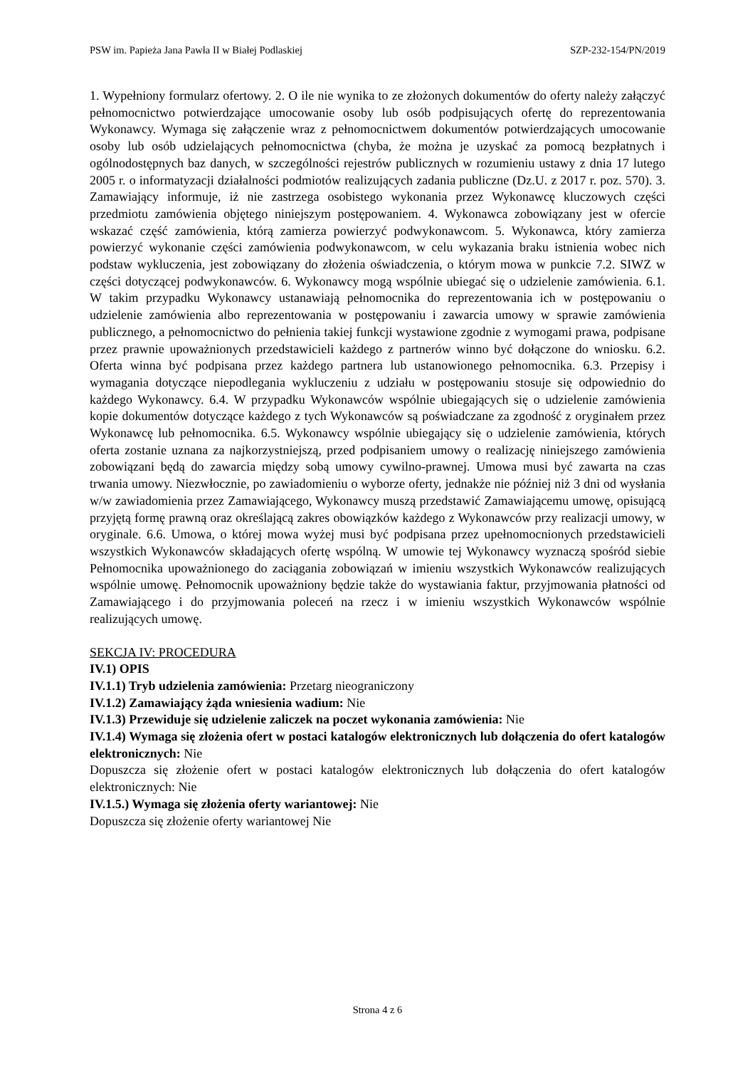PSW im. Papieża Jana Pawła II w Białej Podlaskiej SZP-232-154/PN/2019
1. Wypełniony formularz ofertowy. 2. O ile nie wynika to ze złożonych dokumentów do oferty należy załączyć pełnomocnictwo potwierdzające umocowanie osoby lub osób podpisujących ofertę do reprezentowania Wykonawcy. Wymaga się załączenie wraz z pełnomocnictwem dokumentów potwierdzających umocowanie osoby lub osób udzielających pełnomocnictwa (chyba, że można je uzyskać za pomocą bezpłatnych i ogólnodostępnych baz danych, w szczególności rejestrów publicznych w rozumieniu ustawy z dnia 17 lutego 2005 r. o informatyzacji działalności podmiotów realizujących zadania publiczne (Dz.U. z 2017 r. poz. 570). 3. Zamawiający informuje, iż nie zastrzega osobistego wykonania przez Wykonawcę kluczowych części przedmiotu zamówienia objętego niniejszym postępowaniem. 4. Wykonawca zobowiązany jest w ofercie wskazać część zamówienia, którą zamierza powierzyć podwykonawcom. 5. Wykonawca, który zamierza powierzyć wykonanie części zamówienia podwykonawcom, w celu wykazania braku istnienia wobec nich podstaw wykluczenia, jest zobowiązany do złożenia oświadczenia, o którym mowa w punkcie 7.2. SIWZ w części dotyczącej podwykonawców. 6. Wykonawcy mogą wspólnie ubiegać się o udzielenie zamówienia. 6.1. W takim przypadku Wykonawcy ustanawiają pełnomocnika do reprezentowania ich w postępowaniu o udzielenie zamówienia albo reprezentowania w postępowaniu i zawarcia umowy w sprawie zamówienia publicznego, a pełnomocnictwo do pełnienia takiej funkcji wystawione zgodnie z wymogami prawa, podpisane przez prawnie upoważnionych przedstawicieli każdego z partnerów winno być dołączone do wniosku. 6.2. Oferta winna być podpisana przez każdego partnera lub ustanowionego pełnomocnika. 6.3. Przepisy i wymagania dotyczące niepodlegania wykluczeniu z udziału w postępowaniu stosuje się odpowiednio do każdego Wykonawcy. 6.4. W przypadku Wykonawców wspólnie ubiegających się o udzielenie zamówienia kopie dokumentów dotyczące każdego z tych Wykonawców są poświadczane za zgodność z oryginałem przez Wykonawcę lub pełnomocnika. 6.5. Wykonawcy wspólnie ubiegający się o udzielenie zamówienia, których oferta zostanie uznana za najkorzystniejszą, przed podpisaniem umowy o realizację niniejszego zamówienia zobowiązani będą do zawarcia między sobą umowy cywilno-prawnej. Umowa musi być zawarta na czas trwania umowy. Niezwłocznie, po zawiadomieniu o wyborze oferty, jednakże nie później niż 3 dni od wysłania w/w zawiadomienia przez Zamawiającego, Wykonawcy muszą przedstawić Zamawiającemu umowę, opisującą przyjętą formę prawną oraz określającą zakres obowiązków każdego z Wykonawców przy realizacji umowy, w oryginale. 6.6. Umowa, o której mowa wyżej musi być podpisana przez upełnomocnionych przedstawicieli wszystkich Wykonawców składających ofertę wspólną. W umowie tej Wykonawcy wyznaczą spośród siebie Pełnomocnika upoważnionego do zaciągania zobowiązań w imieniu wszystkich Wykonawców realizujących wspólnie umowę. Pełnomocnik upoważniony będzie także do wystawiania faktur, przyjmowania płatności od Zamawiającego i do przyjmowania poleceń na rzecz i w imieniu wszystkich Wykonawców wspólnie realizujących umowę.
SEKCJA IV: PROCEDURA
IV.1) OPIS
IV.1.1) Tryb udzielenia zamówienia: Przetarg nieograniczony
IV.1.2) Zamawiający żąda wniesienia wadium: Nie
IV.1.3) Przewiduje się udzielenie zaliczek na poczet wykonania zamówienia: Nie
IV.1.4) Wymaga się złożenia ofert w postaci katalogów elektronicznych lub dołączenia do ofert katalogów elektronicznych: Nie
Dopuszcza się złożenie ofert w postaci katalogów elektronicznych lub dołączenia do ofert katalogów elektronicznych: Nie
IV.1.5.) Wymaga się złożenia oferty wariantowej: Nie
Dopuszcza się złożenie oferty wariantowej Nie
Strona 4 z 6